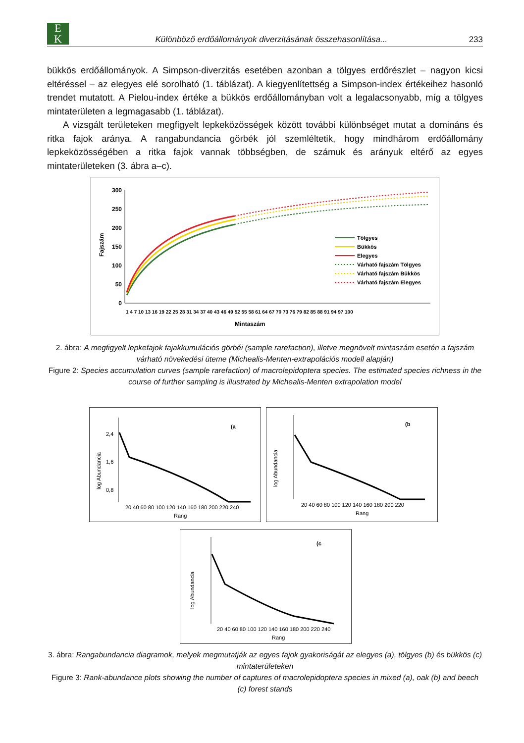E
K
Különböző erdőállományok diverzitásának összehasonlítása...
233
bükkös erdőállományok. A Simpson-diverzitás esetében azonban a tölgyes erdőrészlet – nagyon kicsi eltéréssel – az elegyes elé sorolható (1. táblázat). A kiegyenlítettség a Simpson-index értékeihez hasonló trendet mutatott. A Pielou-index értéke a bükkös erdőállományban volt a legalacsonyabb, míg a tölgyes mintaterületen a legmagasabb (1. táblázat).
A vizsgált területeken megfigyelt lepkeközösségek között további különbséget mutat a domináns és ritka fajok aránya. A rangabundancia görbék jól szemléltetik, hogy mindhárom erdőállomány lepkeközösségében a ritka fajok vannak többségben, de számuk és arányuk eltérő az egyes mintaterületeken (3. ábra a–c).
Fajszám
300
250
200
150
100
50
0
Tölgyes
Bükkös
Elegyes
Várható fajszám Tölgyes
Várható fajszám Bükkös
Várható fajszám Elegyes
Mintaszám
1 4 7 10 13 16 19 22 25 28 31 34 37 40 43 46 49 52 55 58 61 64 67 70 73 76 79 82 85 88 91 94 97 100
2. ábra: A megfigyelt lepkefajok fajakkumulációs görbéi (sample rarefaction), illetve megnövelt mintaszám esetén a fajszám várható növekedési üteme (Michealis-Menten-extrapolációs modell alapján)
Figure 2: Species accumulation curves (sample rarefaction) of macrolepidoptera species. The estimated species richness in the course of further sampling is illustrated by Michealis-Menten extrapolation model
log Abundancia
(a
20 40 60 80 100 120 140 160 180 200 220 240
Rang
2,4
1,6
0,8
log Abundancia
(b
20 40 60 80 100 120 140 160 180 200 220
Rang
log Abundancia
(c
20 40 60 80 100 120 140 160 180 200 220 240
Rang
3. ábra: Rangabundancia diagramok, melyek megmutatják az egyes fajok gyakoriságát az elegyes (a), tölgyes (b) és bükkös (c) mintaterületeken
Figure 3: Rank-abundance plots showing the number of captures of macrolepidoptera species in mixed (a), oak (b) and beech (c) forest stands